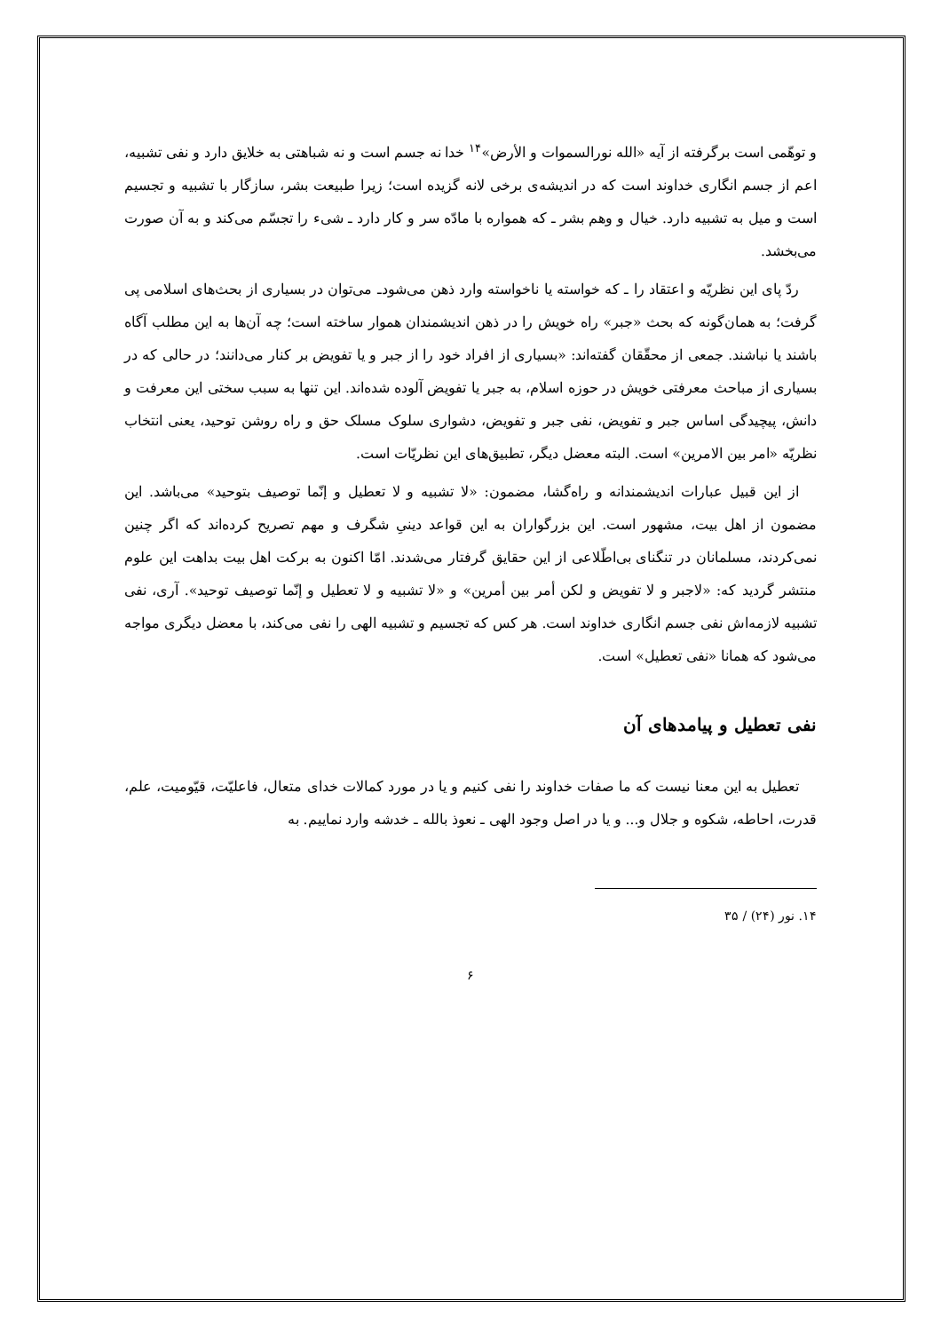و توهّمی است برگرفته از آیه «الله نورالسموات و الأرض»<sup>۱۴</sup> خدا نه جسم است و نه شباهتی به خلایق دارد و نفی تشبیه، اعم از جسم انگاری خداوند است که در اندیشه‌ی برخی لانه گزیده است؛ زیرا طبیعت بشر، سازگار با تشبیه و تجسیم است و میل به تشبیه دارد. خیال و وهم بشر ـ که همواره با مادّه سر و کار دارد ـ شیء را تجسّم می‌کند و به آن صورت می‌بخشد.
ردّ پای این نظریّه و اعتقاد را ـ که خواسته یا ناخواسته وارد ذهن می‌شودـ می‌توان در بسیاری از بحث‌های اسلامی پی گرفت؛ به همان‌گونه که بحث «جبر» راه خویش را در ذهن اندیشمندان هموار ساخته است؛ چه آن‌ها به این مطلب آگاه باشند یا نباشند. جمعی از محقّقان گفته‌اند: «بسیاری از افراد خود را از جبر و یا تفویض بر کنار می‌دانند؛ در حالی که در بسیاری از مباحث معرفتی خویش در حوزه اسلام، به جبر یا تفویض آلوده شده‌اند. این تنها به سبب سختی این معرفت و دانش، پیچیدگی اساس جبر و تفویض، نفی جبر و تفویض، دشواری سلوک مسلک حق و راه روشن توحید، یعنی انتخاب نظریّه «امر بین الامرین» است. البته معضل دیگر، تطبیق‌های این نظریّات است.
از این قبیل عبارات اندیشمندانه و راه‌گشا، مضمون: «لا تشبیه و لا تعطیل و إنّما توصیف بتوحید» می‌باشد. این مضمون از اهل بیت، مشهور است. این بزرگواران به این قواعد دینیِ شگرف و مهم تصریح کرده‌اند که اگر چنین نمی‌کردند، مسلمانان در تنگنای بی‌اطّلاعی از این حقایق گرفتار می‌شدند. امّا اکنون به برکت اهل بیت بداهت این علوم منتشر گردید که: «لاجبر و لا تفویض و لکن أمر بین أمرین» و «لا تشبیه و لا تعطیل و إنّما توصیف توحید». آری، نفی تشبیه لازمه‌اش نفی جسم انگاری خداوند است. هر کس که تجسیم و تشبیه الهی را نفی می‌کند، با معضل دیگری مواجه می‌شود که همانا «نفی تعطیل» است.
نفی تعطیل و پیامدهای آن
تعطیل به این معنا نیست که ما صفات خداوند را نفی کنیم و یا در مورد کمالات خدای متعال، فاعلیّت، قیّومیت، علم، قدرت، احاطه، شکوه و جلال و... و یا در اصل وجود الهی ـ نعوذ بالله ـ خدشه وارد نماییم. به
۱۴. نور (۲۴) / ۳۵
۶